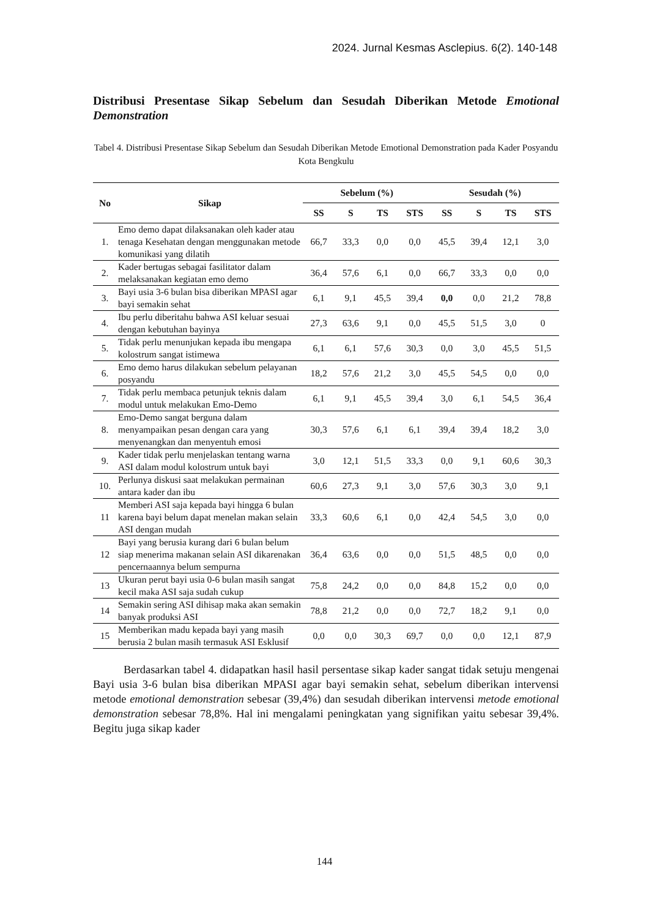2024. Jurnal Kesmas Asclepius. 6(2). 140-148
Distribusi Presentase Sikap Sebelum dan Sesudah Diberikan Metode Emotional Demonstration
Tabel 4. Distribusi Presentase Sikap Sebelum dan Sesudah Diberikan Metode Emotional Demonstration pada Kader Posyandu Kota Bengkulu
| No | Sikap | Sebelum (%) | | | | Sesudah (%) | | | |
| --- | --- | --- | --- | --- | --- | --- | --- | --- | --- |
| | | SS | S | TS | STS | SS | S | TS | STS |
| 1. | Emo demo dapat dilaksanakan oleh kader atau tenaga Kesehatan dengan menggunakan metode komunikasi yang dilatih | 66,7 | 33,3 | 0,0 | 0,0 | 45,5 | 39,4 | 12,1 | 3,0 |
| 2. | Kader bertugas sebagai fasilitator dalam melaksanakan kegiatan emo demo | 36,4 | 57,6 | 6,1 | 0,0 | 66,7 | 33,3 | 0,0 | 0,0 |
| 3. | Bayi usia 3-6 bulan bisa diberikan MPASI agar bayi semakin sehat | 6,1 | 9,1 | 45,5 | 39,4 | 0,0 | 0,0 | 21,2 | 78,8 |
| 4. | Ibu perlu diberitahu bahwa ASI keluar sesuai dengan kebutuhan bayinya | 27,3 | 63,6 | 9,1 | 0,0 | 45,5 | 51,5 | 3,0 | 0 |
| 5. | Tidak perlu menunjukan kepada ibu mengapa kolostrum sangat istimewa | 6,1 | 6,1 | 57,6 | 30,3 | 0,0 | 3,0 | 45,5 | 51,5 |
| 6. | Emo demo harus dilakukan sebelum pelayanan posyandu | 18,2 | 57,6 | 21,2 | 3,0 | 45,5 | 54,5 | 0,0 | 0,0 |
| 7. | Tidak perlu membaca petunjuk teknis dalam modul untuk melakukan Emo-Demo | 6,1 | 9,1 | 45,5 | 39,4 | 3,0 | 6,1 | 54,5 | 36,4 |
| 8. | Emo-Demo sangat berguna dalam menyampaikan pesan dengan cara yang menyenangkan dan menyentuh emosi | 30,3 | 57,6 | 6,1 | 6,1 | 39,4 | 39,4 | 18,2 | 3,0 |
| 9. | Kader tidak perlu menjelaskan tentang warna ASI dalam modul kolostrum untuk bayi | 3,0 | 12,1 | 51,5 | 33,3 | 0,0 | 9,1 | 60,6 | 30,3 |
| 10. | Perlunya diskusi saat melakukan permainan antara kader dan ibu | 60,6 | 27,3 | 9,1 | 3,0 | 57,6 | 30,3 | 3,0 | 9,1 |
| 11 | Memberi ASI saja kepada bayi hingga 6 bulan karena bayi belum dapat menelan makan selain ASI dengan mudah | 33,3 | 60,6 | 6,1 | 0,0 | 42,4 | 54,5 | 3,0 | 0,0 |
| 12 | Bayi yang berusia kurang dari 6 bulan belum siap menerima makanan selain ASI dikarenakan pencernaannya belum sempurna | 36,4 | 63,6 | 0,0 | 0,0 | 51,5 | 48,5 | 0,0 | 0,0 |
| 13 | Ukuran perut bayi usia 0-6 bulan masih sangat kecil maka ASI saja sudah cukup | 75,8 | 24,2 | 0,0 | 0,0 | 84,8 | 15,2 | 0,0 | 0,0 |
| 14 | Semakin sering ASI dihisap maka akan semakin banyak produksi ASI | 78,8 | 21,2 | 0,0 | 0,0 | 72,7 | 18,2 | 9,1 | 0,0 |
| 15 | Memberikan madu kepada bayi yang masih berusia 2 bulan masih termasuk ASI Esklusif | 0,0 | 0,0 | 30,3 | 69,7 | 0,0 | 0,0 | 12,1 | 87,9 |
Berdasarkan tabel 4. didapatkan hasil hasil persentase sikap kader sangat tidak setuju mengenai Bayi usia 3-6 bulan bisa diberikan MPASI agar bayi semakin sehat, sebelum diberikan intervensi metode emotional demonstration sebesar (39,4%) dan sesudah diberikan intervensi metode emotional demonstration sebesar 78,8%. Hal ini mengalami peningkatan yang signifikan yaitu sebesar 39,4%. Begitu juga sikap kader
144